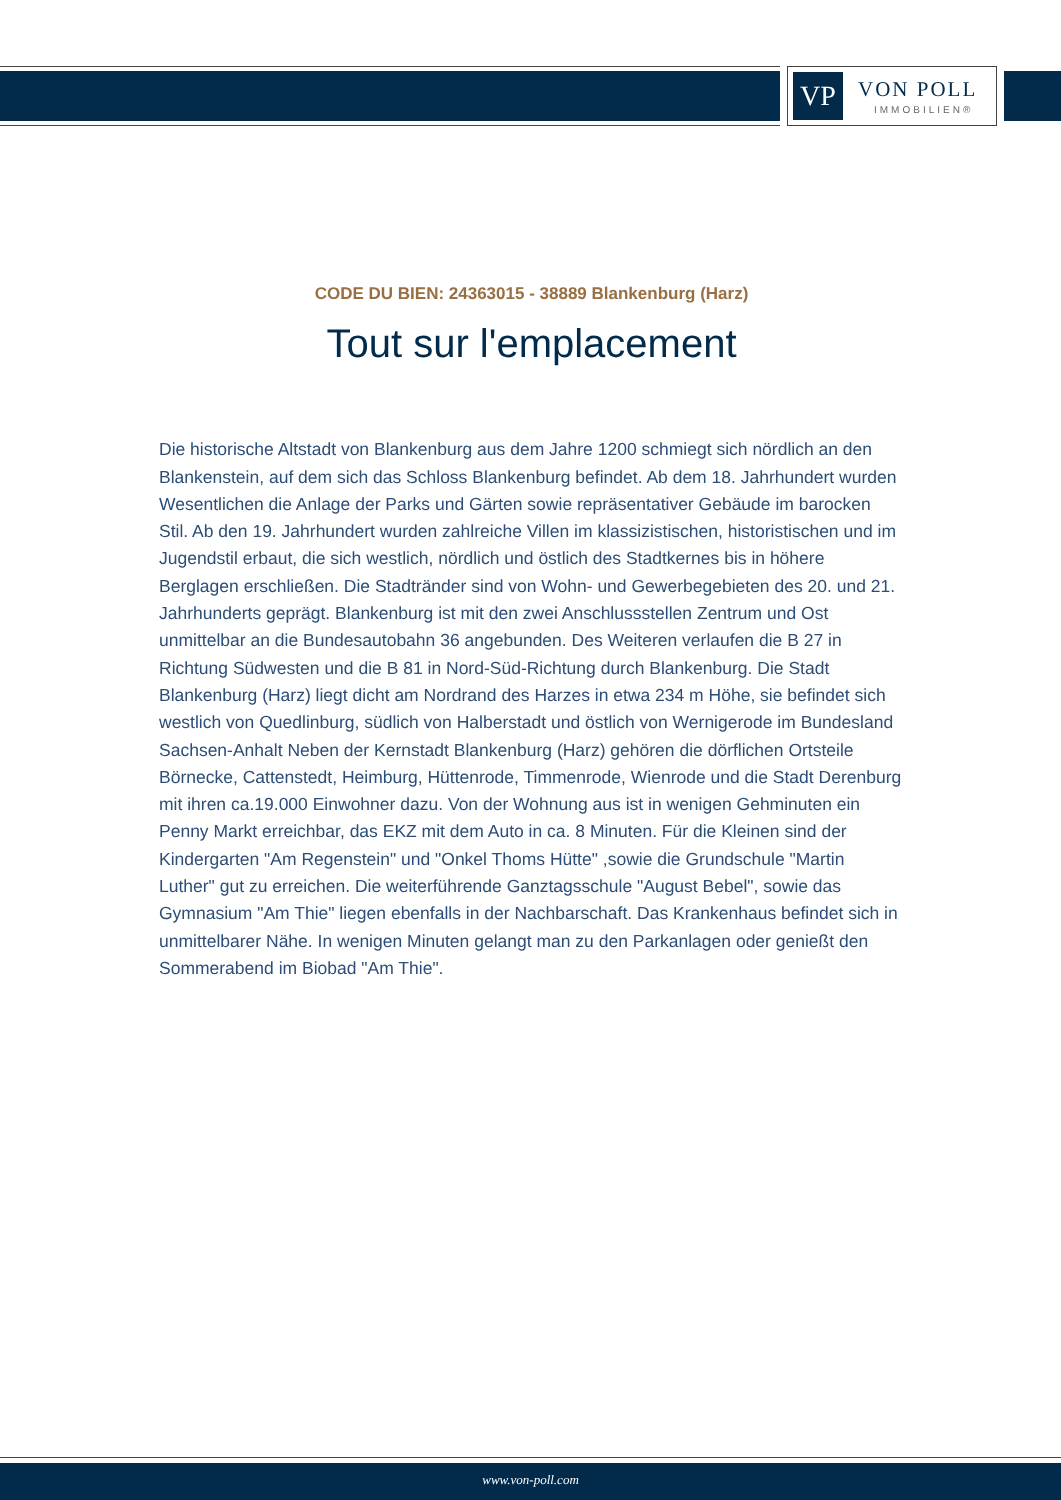VP VON POLL
IMMOBILIEN®
CODE DU BIEN: 24363015 - 38889 Blankenburg (Harz)
Tout sur l'emplacement
Die historische Altstadt von Blankenburg aus dem Jahre 1200 schmiegt sich nördlich an den Blankenstein, auf dem sich das Schloss Blankenburg befindet. Ab dem 18. Jahrhundert wurden Wesentlichen die Anlage der Parks und Gärten sowie repräsentativer Gebäude im barocken Stil. Ab den 19. Jahrhundert wurden zahlreiche Villen im klassizistischen, historistischen und im Jugendstil erbaut, die sich westlich, nördlich und östlich des Stadtkernes bis in höhere Berglagen erschließen. Die Stadtränder sind von Wohn- und Gewerbegebieten des 20. und 21. Jahrhunderts geprägt. Blankenburg ist mit den zwei Anschlussstellen Zentrum und Ost unmittelbar an die Bundesautobahn 36 angebunden. Des Weiteren verlaufen die B 27 in Richtung Südwesten und die B 81 in Nord-Süd-Richtung durch Blankenburg. Die Stadt Blankenburg (Harz) liegt dicht am Nordrand des Harzes in etwa 234 m Höhe, sie befindet sich westlich von Quedlinburg, südlich von Halberstadt und östlich von Wernigerode im Bundesland Sachsen-Anhalt Neben der Kernstadt Blankenburg (Harz) gehören die dörflichen Ortsteile Börnecke, Cattenstedt, Heimburg, Hüttenrode, Timmenrode, Wienrode und die Stadt Derenburg mit ihren ca.19.000 Einwohner dazu. Von der Wohnung aus ist in wenigen Gehminuten ein Penny Markt erreichbar, das EKZ mit dem Auto in ca. 8 Minuten. Für die Kleinen sind der Kindergarten "Am Regenstein" und "Onkel Thoms Hütte" ,sowie die Grundschule "Martin Luther" gut zu erreichen. Die weiterführende Ganztagsschule "August Bebel", sowie das Gymnasium "Am Thie" liegen ebenfalls in der Nachbarschaft. Das Krankenhaus befindet sich in unmittelbarer Nähe. In wenigen Minuten gelangt man zu den Parkanlagen oder genießt den Sommerabend im Biobad "Am Thie".
www.von-poll.com